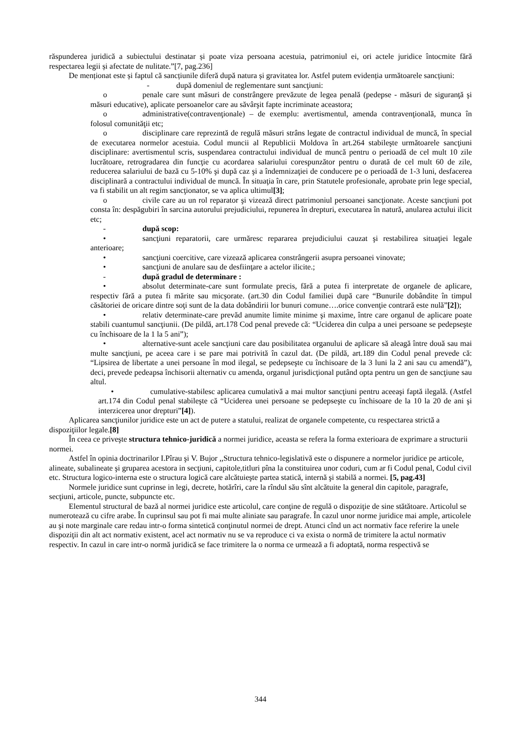răspunderea juridică a subiectului destinatar și poate viza persoana acestuia, patrimoniul ei, ori actele juridice întocmite fără respectarea legii și afectate de nulitate.”[7, pag.236]
De menționat este și faptul că sancțiunile diferă după natura și gravitatea lor. Astfel putem evidenția următoarele sancțiuni:
- după domeniul de reglementare sunt sancţiuni:
o penale care sunt măsuri de constrângere prevăzute de legea penală (pedepse - măsuri de siguranţă şi măsuri educative), aplicate persoanelor care au săvârşit fapte incriminate aceastora;
o administrative(contravenţionale) – de exemplu: avertismentul, amenda contravenţională, munca în folosul comunităţii etc;
o disciplinare care reprezintă de regulă măsuri strâns legate de contractul individual de muncă, în special de executarea normelor acestuia. Codul muncii al Republicii Moldova în art.264 stabileşte următoarele sancţiuni disciplinare: avertismentul scris, suspendarea contractului individual de muncă pentru o perioadă de cel mult 10 zile lucrătoare, retrogradarea din funcţie cu acordarea salariului corespunzător pentru o durată de cel mult 60 de zile, reducerea salariului de bază cu 5-10% şi după caz şi a îndemnizaţiei de conducere pe o perioadă de 1-3 luni, desfacerea disciplinară a contractului individual de muncă. În situaţia în care, prin Statutele profesionale, aprobate prin lege special, va fi stabilit un alt regim sancţionator, se va aplica ultimul[3];
o civile care au un rol reparator şi vizează direct patrimoniul persoanei sancţionate. Aceste sancţiuni pot consta în: despăgubiri în sarcina autorului prejudiciului, repunerea în drepturi, executarea în natură, anularea actului ilicit etc;
- după scop:
• sancţiuni reparatorii, care urmăresc repararea prejudiciului cauzat şi restabilirea situaţiei legale anterioare;
• sancţiuni coercitive, care vizează aplicarea constrângerii asupra persoanei vinovate;
• sancţiuni de anulare sau de desfiinţare a actelor ilicite.;
- după gradul de determinare :
• absolut determinate-care sunt formulate precis, fără a putea fi interpretate de organele de aplicare, respectiv fără a putea fi mărite sau micşorate. (art.30 din Codul familiei după care “Bunurile dobândite în timpul căsătoriei de oricare dintre soţi sunt de la data dobândirii lor bunuri comune….orice convenţie contrară este nulă”[2]);
• relativ determinate-care prevăd anumite limite minime şi maxime, între care organul de aplicare poate stabili cuantumul sancţiunii. (De pildă, art.178 Cod penal prevede că: “Uciderea din culpa a unei persoane se pedepseşte cu închisoare de la 1 la 5 ani”);
• alternative-sunt acele sancţiuni care dau posibilitatea organului de aplicare să aleagă între două sau mai multe sancţiuni, pe aceea care i se pare mai potrivită în cazul dat. (De pildă, art.189 din Codul penal prevede că: “Lipsirea de libertate a unei persoane în mod ilegal, se pedepseşte cu închisoare de la 3 luni la 2 ani sau cu amendă”), deci, prevede pedeapsa închisorii alternativ cu amenda, organul jurisdicţional putând opta pentru un gen de sancţiune sau altul.
• cumulative-stabilesc aplicarea cumulativă a mai multor sancţiuni pentru aceeaşi faptă ilegală. (Astfel art.174 din Codul penal stabileşte că “Uciderea unei persoane se pedepseşte cu închisoare de la 10 la 20 de ani şi interzicerea unor drepturi”[4]).
Aplicarea sancţiunilor juridice este un act de putere a statului, realizat de organele competente, cu respectarea strictă a dispoziţiilor legale.[8]
În ceea ce priveşte structura tehnico-juridică a normei juridice, aceasta se refera la forma exterioara de exprimare a structurii normei.
Astfel în opinia doctrinarilor I.Pîrau şi V. Bujor ,,Structura tehnico-legislativă este o dispunere a normelor juridice pe articole, alineate, subalineate şi gruparea acestora in secţiuni, capitole,titluri pîna la constituirea unor coduri, cum ar fi Codul penal, Codul civil etc. Structura logico-interna este o structura logică care alcătuieşte partea statică, internă şi stabilă a normei. [5, pag.43]
Normele juridice sunt cuprinse in legi, decrete, hotărîri, care la rîndul său sînt alcătuite la general din capitole, paragrafe, secţiuni, articole, puncte, subpuncte etc.
Elementul structural de bază al normei juridice este articolul, care conţine de regulă o dispoziţie de sine stătătoare. Articolul se numerotează cu cifre arabe. În cuprinsul sau pot fi mai multe aliniate sau paragrafe. În cazul unor norme juridice mai ample, articolele au şi note marginale care redau intr-o forma sintetică conţinutul normei de drept. Atunci cînd un act normativ face referire la unele dispoziţii din alt act normativ existent, acel act normativ nu se va reproduce ci va exista o normă de trimitere la actul normativ respectiv. In cazul in care intr-o normă juridică se face trimitere la o norma ce urmează a fi adoptată, norma respectivă se
344